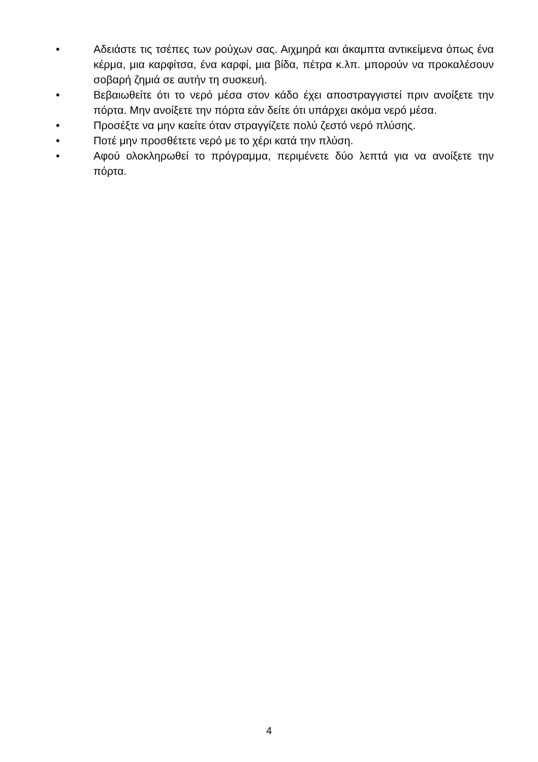• Αδειάστε τις τσέπες των ρούχων σας. Αιχμηρά και άκαμπτα αντικείμενα όπως ένα κέρμα, μια καρφίτσα, ένα καρφί, μια βίδα, πέτρα κ.λπ. μπορούν να προκαλέσουν σοβαρή ζημιά σε αυτήν τη συσκευή.
• Βεβαιωθείτε ότι το νερό μέσα στον κάδο έχει αποστραγγιστεί πριν ανοίξετε την πόρτα. Μην ανοίξετε την πόρτα εάν δείτε ότι υπάρχει ακόμα νερό μέσα.
• Προσέξτε να μην καείτε όταν στραγγίζετε πολύ ζεστό νερό πλύσης.
• Ποτέ μην προσθέτετε νερό με το χέρι κατά την πλύση.
• Αφού ολοκληρωθεί το πρόγραμμα, περιμένετε δύο λεπτά για να ανοίξετε την πόρτα.
4